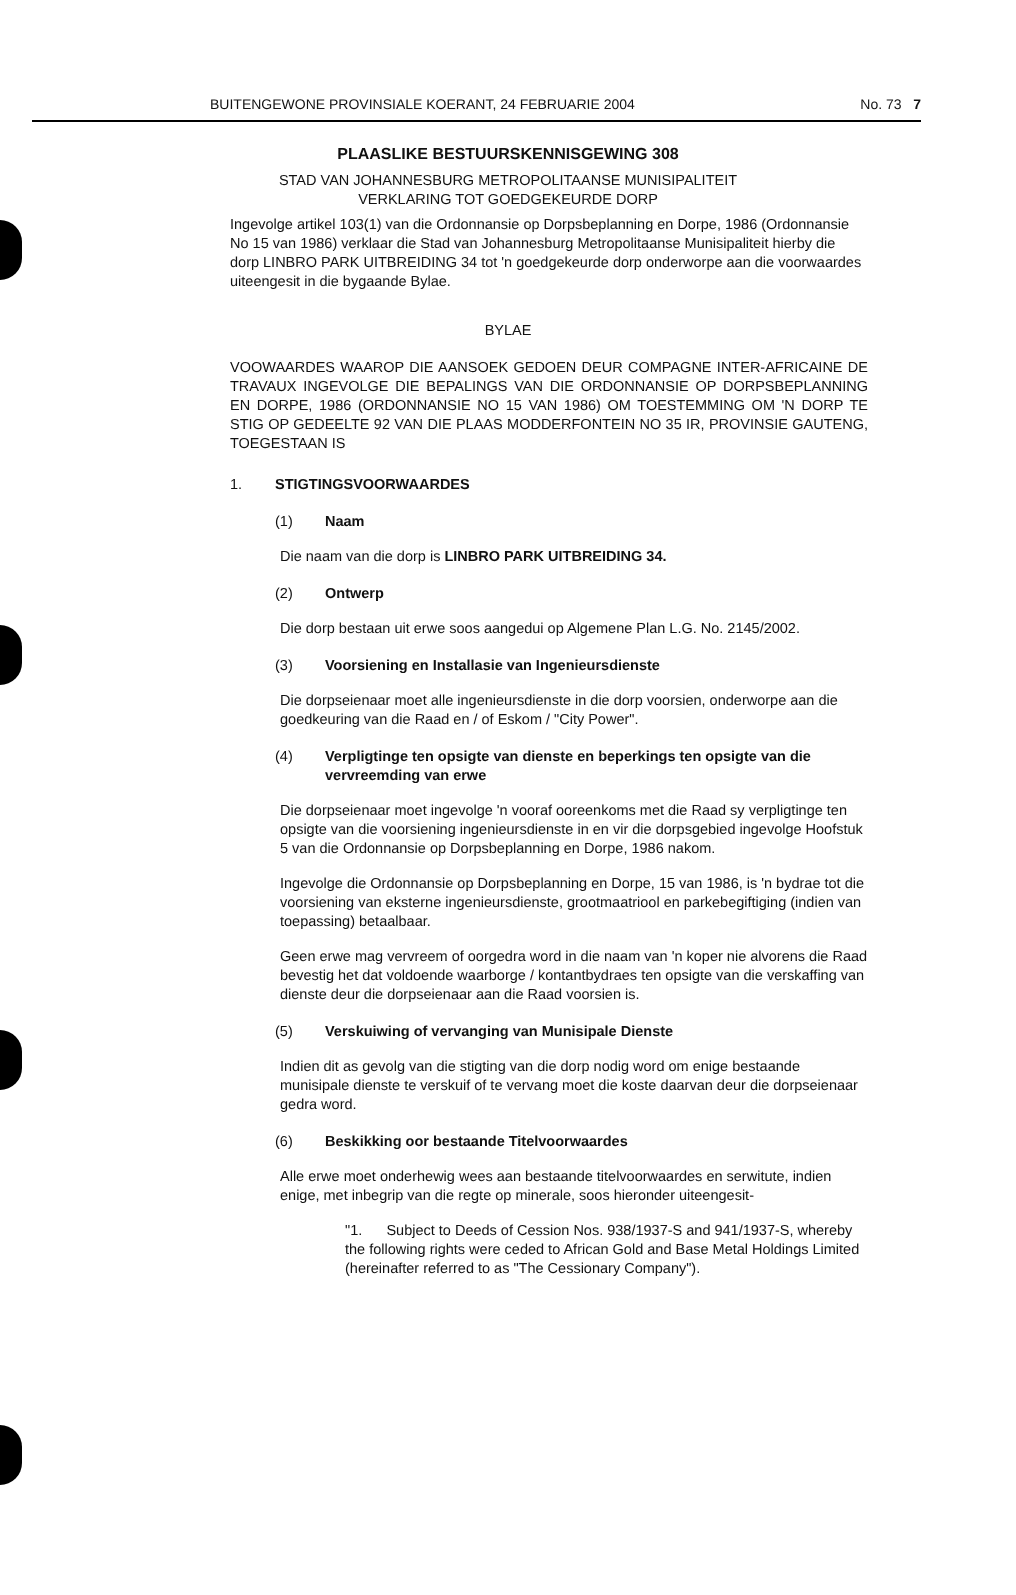BUITENGEWONE PROVINSIALE KOERANT, 24 FEBRUARIE 2004 No. 73 7
PLAASLIKE BESTUURSKENNISGEWING 308
STAD VAN JOHANNESBURG METROPOLITAANSE MUNISIPALITEIT
VERKLARING TOT GOEDGEKEURDE DORP
Ingevolge artikel 103(1) van die Ordonnansie op Dorpsbeplanning en Dorpe, 1986 (Ordonnansie No 15 van 1986) verklaar die Stad van Johannesburg Metropolitaanse Munisipaliteit hierby die dorp LINBRO PARK UITBREIDING 34 tot 'n goedgekeurde dorp onderworpe aan die voorwaardes uiteengesit in die bygaande Bylae.
BYLAE
VOOWAARDES WAAROP DIE AANSOEK GEDOEN DEUR COMPAGNE INTER-AFRICAINE DE TRAVAUX INGEVOLGE DIE BEPALINGS VAN DIE ORDONNANSIE OP DORPSBEPLANNING EN DORPE, 1986 (ORDONNANSIE NO 15 VAN 1986) OM TOESTEMMING OM 'N DORP TE STIG OP GEDEELTE 92 VAN DIE PLAAS MODDERFONTEIN NO 35 IR, PROVINSIE GAUTENG, TOEGESTAAN IS
1. STIGTINGSVOORWAARDES
(1) Naam
Die naam van die dorp is LINBRO PARK UITBREIDING 34.
(2) Ontwerp
Die dorp bestaan uit erwe soos aangedui op Algemene Plan L.G. No. 2145/2002.
(3) Voorsiening en Installasie van Ingenieursdienste
Die dorpseienaar moet alle ingenieursdienste in die dorp voorsien, onderworpe aan die goedkeuring van die Raad en / of Eskom / "City Power".
(4) Verpligtinge ten opsigte van dienste en beperkings ten opsigte van die vervreemding van erwe
Die dorpseienaar moet ingevolge 'n vooraf ooreenkoms met die Raad sy verpligtinge ten opsigte van die voorsiening ingenieursdienste in en vir die dorpsgebied ingevolge Hoofstuk 5 van die Ordonnansie op Dorpsbeplanning en Dorpe, 1986 nakom.
Ingevolge die Ordonnansie op Dorpsbeplanning en Dorpe, 15 van 1986, is 'n bydrae tot die voorsiening van eksterne ingenieursdienste, grootmaatriool en parkebegiftiging (indien van toepassing) betaalbaar.
Geen erwe mag vervreem of oorgedra word in die naam van 'n koper nie alvorens die Raad bevestig het dat voldoende waarborge / kontantbydraes ten opsigte van die verskaffing van dienste deur die dorpseienaar aan die Raad voorsien is.
(5) Verskuiwing of vervanging van Munisipale Dienste
Indien dit as gevolg van die stigting van die dorp nodig word om enige bestaande munisipale dienste te verskuif of te vervang moet die koste daarvan deur die dorpseienaar gedra word.
(6) Beskikking oor bestaande Titelvoorwaardes
Alle erwe moet onderhewig wees aan bestaande titelvoorwaardes en serwitute, indien enige, met inbegrip van die regte op minerale, soos hieronder uiteengesit-
"1. Subject to Deeds of Cession Nos. 938/1937-S and 941/1937-S, whereby the following rights were ceded to African Gold and Base Metal Holdings Limited (hereinafter referred to as "The Cessionary Company").